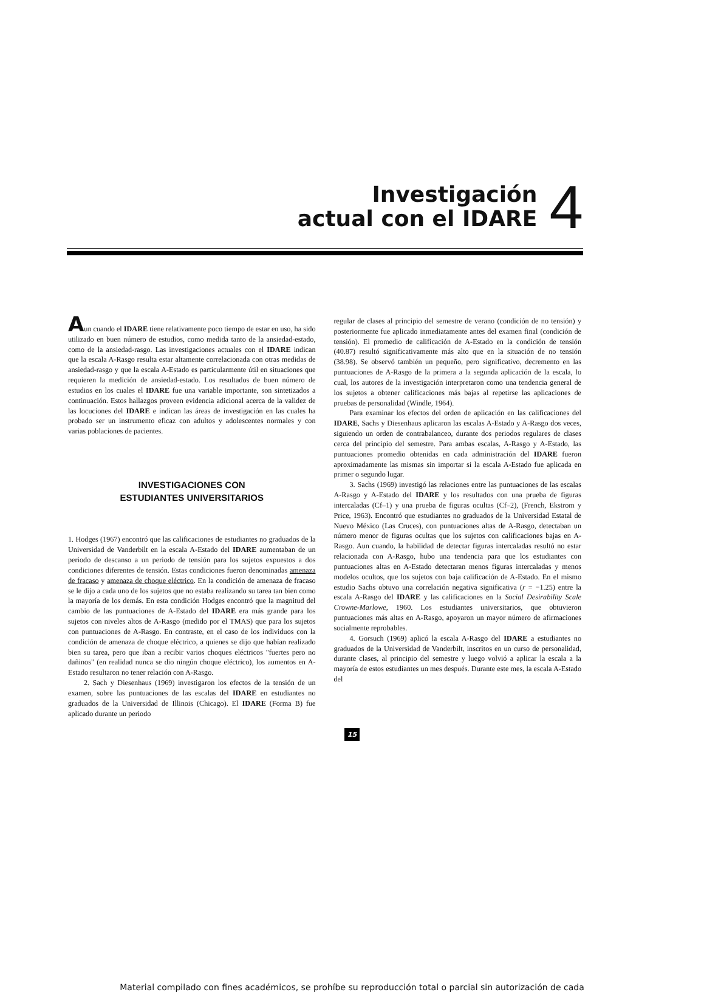Investigación
actual con el IDARE
4
Aun cuando el IDARE tiene relativamente poco tiempo de estar en uso, ha sido utilizado en buen número de estudios, como medida tanto de la ansiedad-estado, como de la ansiedad-rasgo. Las investigaciones actuales con el IDARE indican que la escala A-Rasgo resulta estar altamente correlacionada con otras medidas de ansiedad-rasgo y que la escala A-Estado es particularmente útil en situaciones que requieren la medición de ansiedad-estado. Los resultados de buen número de estudios en los cuales el IDARE fue una variable importante, son sintetizados a continuación. Estos hallazgos proveen evidencia adicional acerca de la validez de las locuciones del IDARE e indican las áreas de investigación en las cuales ha probado ser un instrumento eficaz con adultos y adolescentes normales y con varias poblaciones de pacientes.
INVESTIGACIONES CON
ESTUDIANTES UNIVERSITARIOS
1. Hodges (1967) encontró que las calificaciones de estudiantes no graduados de la Universidad de Vanderbilt en la escala A-Estado del IDARE aumentaban de un periodo de descanso a un periodo de tensión para los sujetos expuestos a dos condiciones diferentes de tensión. Estas condiciones fueron denominadas amenaza de fracaso y amenaza de choque eléctrico. En la condición de amenaza de fracaso se le dijo a cada uno de los sujetos que no estaba realizando su tarea tan bien como la mayoría de los demás. En esta condición Hodges encontró que la magnitud del cambio de las puntuaciones de A-Estado del IDARE era más grande para los sujetos con niveles altos de A-Rasgo (medido por el TMAS) que para los sujetos con puntuaciones de A-Rasgo. En contraste, en el caso de los individuos con la condición de amenaza de choque eléctrico, a quienes se dijo que habían realizado bien su tarea, pero que iban a recibir varios choques eléctricos "fuertes pero no dañinos" (en realidad nunca se dio ningún choque eléctrico), los aumentos en A-Estado resultaron no tener relación con A-Rasgo.
2. Sach y Diesenhaus (1969) investigaron los efectos de la tensión de un examen, sobre las puntuaciones de las escalas del IDARE en estudiantes no graduados de la Universidad de Illinois (Chicago). El IDARE (Forma B) fue aplicado durante un periodo
regular de clases al principio del semestre de verano (condición de no tensión) y posteriormente fue aplicado inmediatamente antes del examen final (condición de tensión). El promedio de calificación de A-Estado en la condición de tensión (40.87) resultó significativamente más alto que en la situación de no tensión (38.98). Se observó también un pequeño, pero significativo, decremento en las puntuaciones de A-Rasgo de la primera a la segunda aplicación de la escala, lo cual, los autores de la investigación interpretaron como una tendencia general de los sujetos a obtener calificaciones más bajas al repetirse las aplicaciones de pruebas de personalidad (Windle, 1964).
Para examinar los efectos del orden de aplicación en las calificaciones del IDARE, Sachs y Diesenhaus aplicaron las escalas A-Estado y A-Rasgo dos veces, siguiendo un orden de contrabalanceo, durante dos periodos regulares de clases cerca del principio del semestre. Para ambas escalas, A-Rasgo y A-Estado, las puntuaciones promedio obtenidas en cada administración del IDARE fueron aproximadamente las mismas sin importar si la escala A-Estado fue aplicada en primer o segundo lugar.
3. Sachs (1969) investigó las relaciones entre las puntuaciones de las escalas A-Rasgo y A-Estado del IDARE y los resultados con una prueba de figuras intercaladas (Cf–1) y una prueba de figuras ocultas (Cf–2), (French, Ekstrom y Price, 1963). Encontró que estudiantes no graduados de la Universidad Estatal de Nuevo México (Las Cruces), con puntuaciones altas de A-Rasgo, detectaban un número menor de figuras ocultas que los sujetos con calificaciones bajas en A-Rasgo. Aun cuando, la habilidad de detectar figuras intercaladas resultó no estar relacionada con A-Rasgo, hubo una tendencia para que los estudiantes con puntuaciones altas en A-Estado detectaran menos figuras intercaladas y menos modelos ocultos, que los sujetos con baja calificación de A-Estado. En el mismo estudio Sachs obtuvo una correlación negativa significativa (r = −1.25) entre la escala A-Rasgo del IDARE y las calificaciones en la Social Desirability Scale Crowne-Marlowe, 1960. Los estudiantes universitarios, que obtuvieron puntuaciones más altas en A-Rasgo, apoyaron un mayor número de afirmaciones socialmente reprobables.
4. Gorsuch (1969) aplicó la escala A-Rasgo del IDARE a estudiantes no graduados de la Universidad de Vanderbilt, inscritos en un curso de personalidad, durante clases, al principio del semestre y luego volvió a aplicar la escala a la mayoría de estos estudiantes un mes después. Durante este mes, la escala A-Estado del
15
Material compilado con fines académicos, se prohíbe su reproducción total o parcial sin autorización de cada